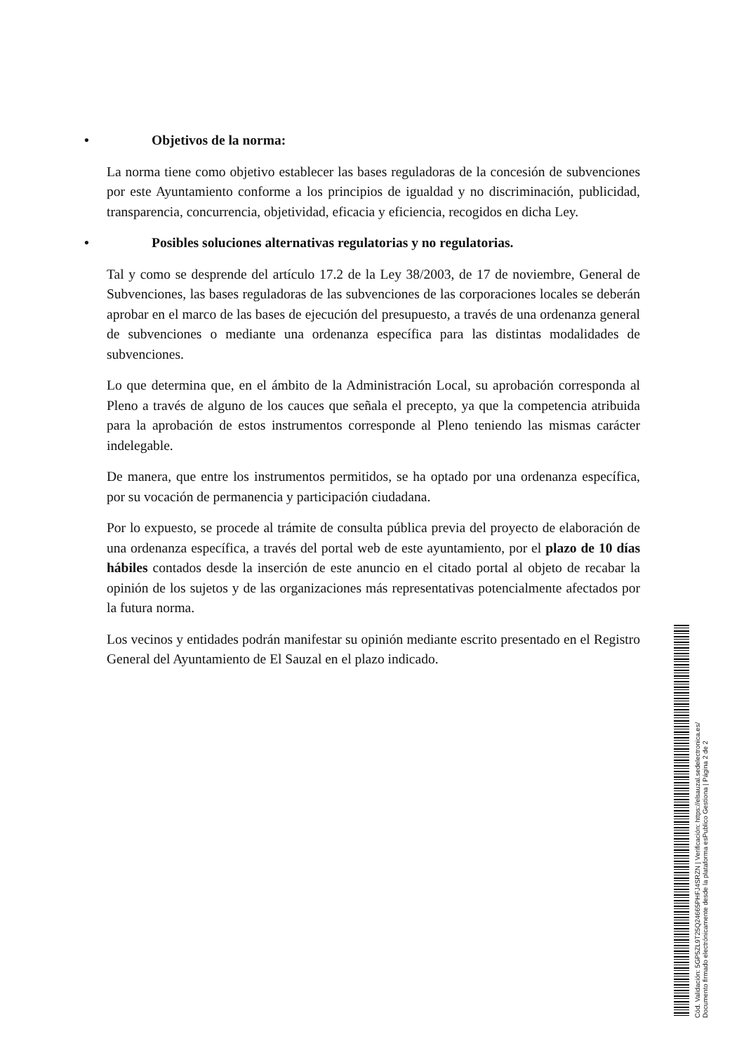• Objetivos de la norma:
La norma tiene como objetivo establecer las bases reguladoras de la concesión de subvenciones por este Ayuntamiento conforme a los principios de igualdad y no discriminación, publicidad, transparencia, concurrencia, objetividad, eficacia y eficiencia, recogidos en dicha Ley.
• Posibles soluciones alternativas regulatorias y no regulatorias.
Tal y como se desprende del artículo 17.2 de la Ley 38/2003, de 17 de noviembre, General de Subvenciones, las bases reguladoras de las subvenciones de las corporaciones locales se deberán aprobar en el marco de las bases de ejecución del presupuesto, a través de una ordenanza general de subvenciones o mediante una ordenanza específica para las distintas modalidades de subvenciones.
Lo que determina que, en el ámbito de la Administración Local, su aprobación corresponda al Pleno a través de alguno de los cauces que señala el precepto, ya que la competencia atribuida para la aprobación de estos instrumentos corresponde al Pleno teniendo las mismas carácter indelegable.
De manera, que entre los instrumentos permitidos, se ha optado por una ordenanza específica, por su vocación de permanencia y participación ciudadana.
Por lo expuesto, se procede al trámite de consulta pública previa del proyecto de elaboración de una ordenanza específica, a través del portal web de este ayuntamiento, por el plazo de 10 días hábiles contados desde la inserción de este anuncio en el citado portal al objeto de recabar la opinión de los sujetos y de las organizaciones más representativas potencialmente afectados por la futura norma.
Los vecinos y entidades podrán manifestar su opinión mediante escrito presentado en el Registro General del Ayuntamiento de El Sauzal en el plazo indicado.
Cód. Validación: 5GP5ZL9T25Q24665PHFJ4SRZN | Verificación: https://elsauzal.sedelectronica.es/
Documento firmado electrónicamente desde la plataforma esPublico Gestiona | Página 2 de 2